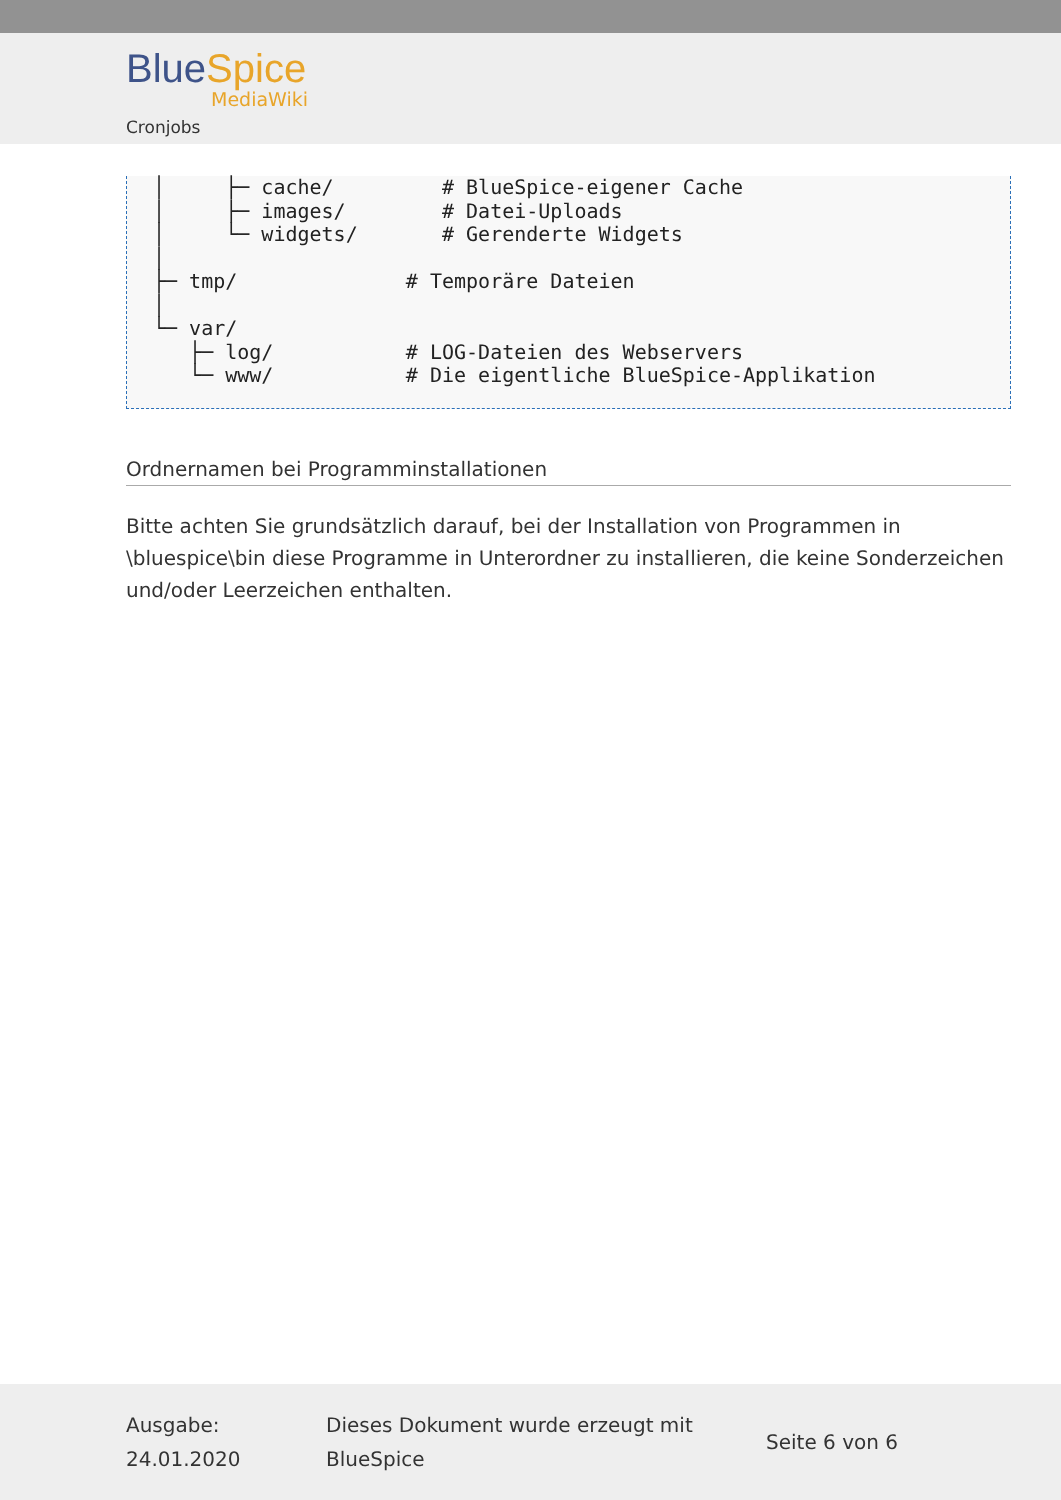Blue Spice
MediaWiki
Cronjobs
│     ├─ cache/         # BlueSpice-eigener Cache
│     ├─ images/        # Datei-Uploads
│     └─ widgets/       # Gerenderte Widgets
│
├─ tmp/              # Temporäre Dateien
│
└─ var/
   ├─ log/           # LOG-Dateien des Webservers
   └─ www/           # Die eigentliche BlueSpice-Applikation
Ordnernamen bei Programminstallationen
Bitte achten Sie grundsätzlich darauf, bei der Installation von Programmen in \bluespice\bin diese Programme in Unterordner zu installieren, die keine Sonderzeichen und/oder Leerzeichen enthalten.
Ausgabe: 24.01.2020
Dieses Dokument wurde erzeugt mit BlueSpice
Seite 6 von 6